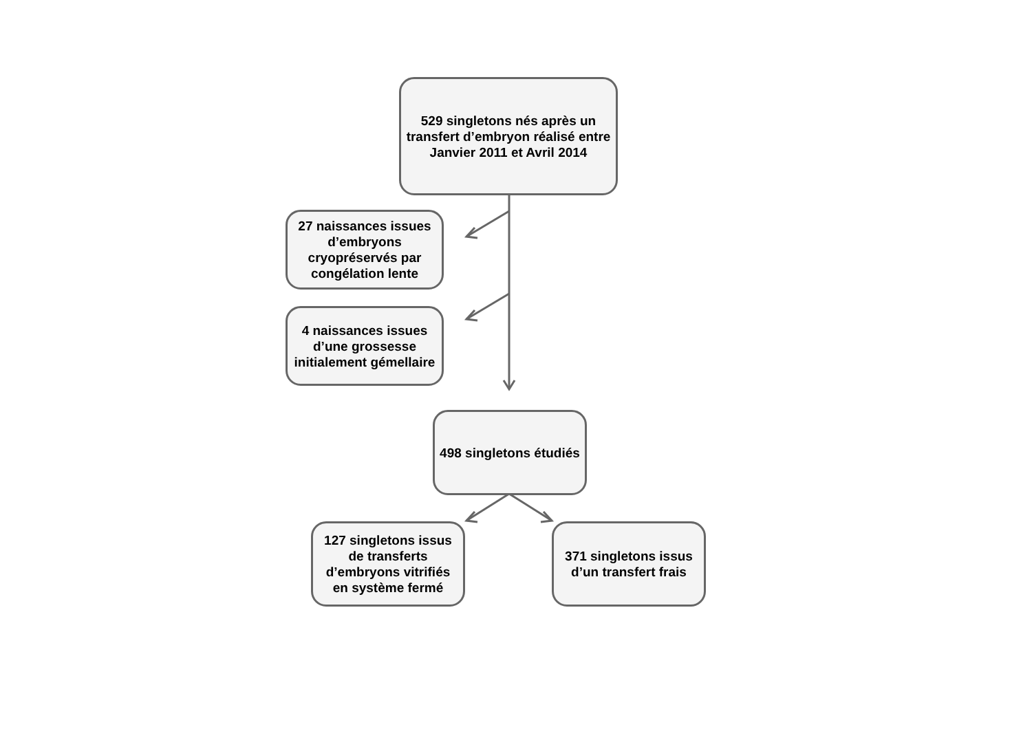529 singletons nés après un transfert d’embryon réalisé entre Janvier 2011 et Avril 2014
27 naissances issues d’embryons cryopréservés par congélation lente
4 naissances issues d’une grossesse initialement gémellaire
498 singletons étudiés
127 singletons issus de transferts d’embryons vitrifiés en système fermé
371 singletons issus d’un transfert frais